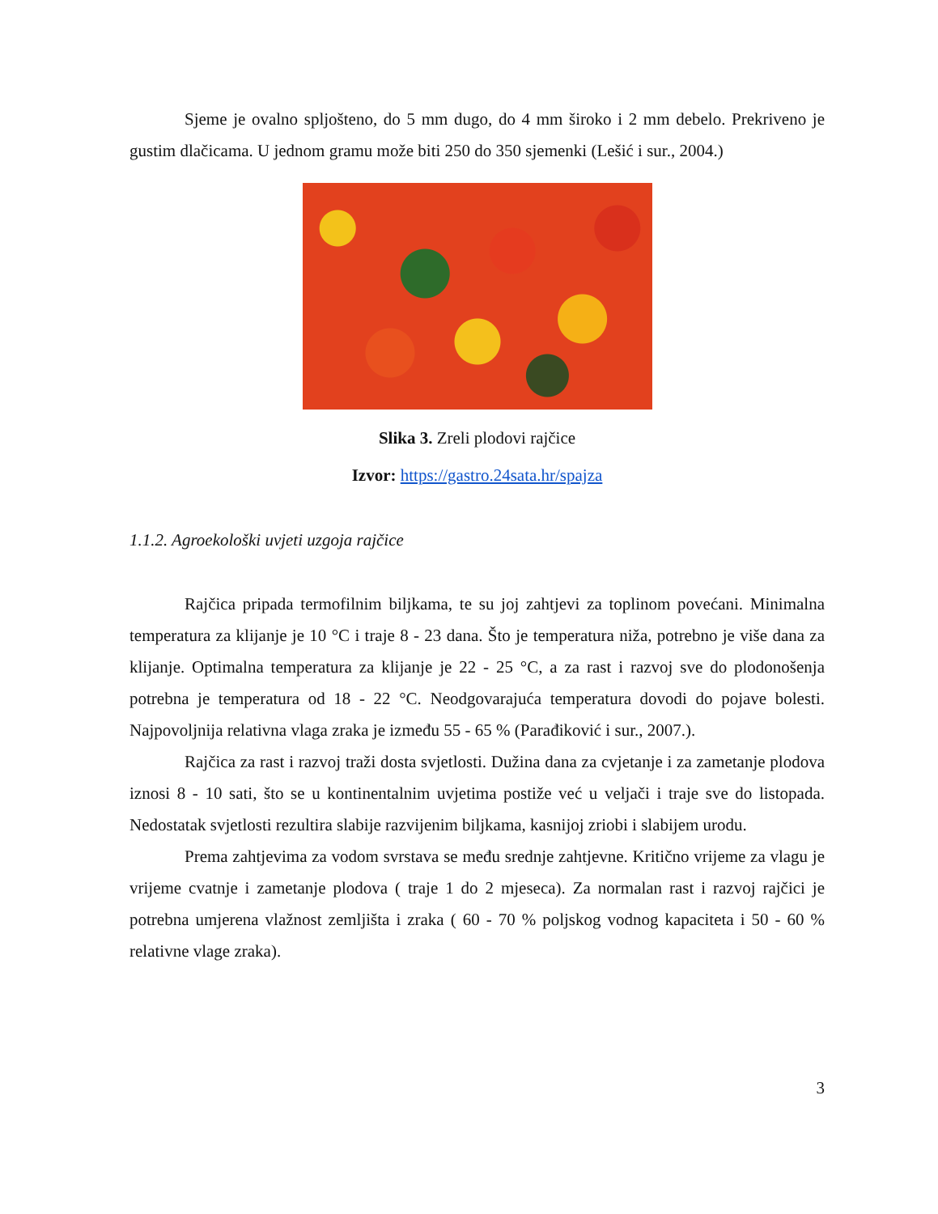Sjeme je ovalno spljošteno, do 5 mm dugo, do 4 mm široko i 2 mm debelo. Prekriveno je gustim dlačicama. U jednom gramu može biti 250 do 350 sjemenki (Lešić i sur., 2004.)
Slika 3. Zreli plodovi rajčice
Izvor: https://gastro.24sata.hr/spajza
1.1.2. Agroekološki uvjeti uzgoja rajčice
Rajčica pripada termofilnim biljkama, te su joj zahtjevi za toplinom povećani. Minimalna temperatura za klijanje je 10 °C i traje 8 - 23 dana. Što je temperatura niža, potrebno je više dana za klijanje. Optimalna temperatura za klijanje je 22 - 25 °C, a za rast i razvoj sve do plodonošenja potrebna je temperatura od 18 - 22 °C. Neodgovarajuća temperatura dovodi do pojave bolesti. Najpovoljnija relativna vlaga zraka je između 55 - 65 % (Parađiković i sur., 2007.).
Rajčica za rast i razvoj traži dosta svjetlosti. Dužina dana za cvjetanje i za zametanje plodova iznosi 8 - 10 sati, što se u kontinentalnim uvjetima postiže već u veljači i traje sve do listopada. Nedostatak svjetlosti rezultira slabije razvijenim biljkama, kasnijoj zriobi i slabijem urodu.
Prema zahtjevima za vodom svrstava se među srednje zahtjevne. Kritično vrijeme za vlagu je vrijeme cvatnje i zametanje plodova ( traje 1 do 2 mjeseca). Za normalan rast i razvoj rajčici je potrebna umjerena vlažnost zemljišta i zraka ( 60 - 70 % poljskog vodnog kapaciteta i 50 - 60 % relativne vlage zraka).
3